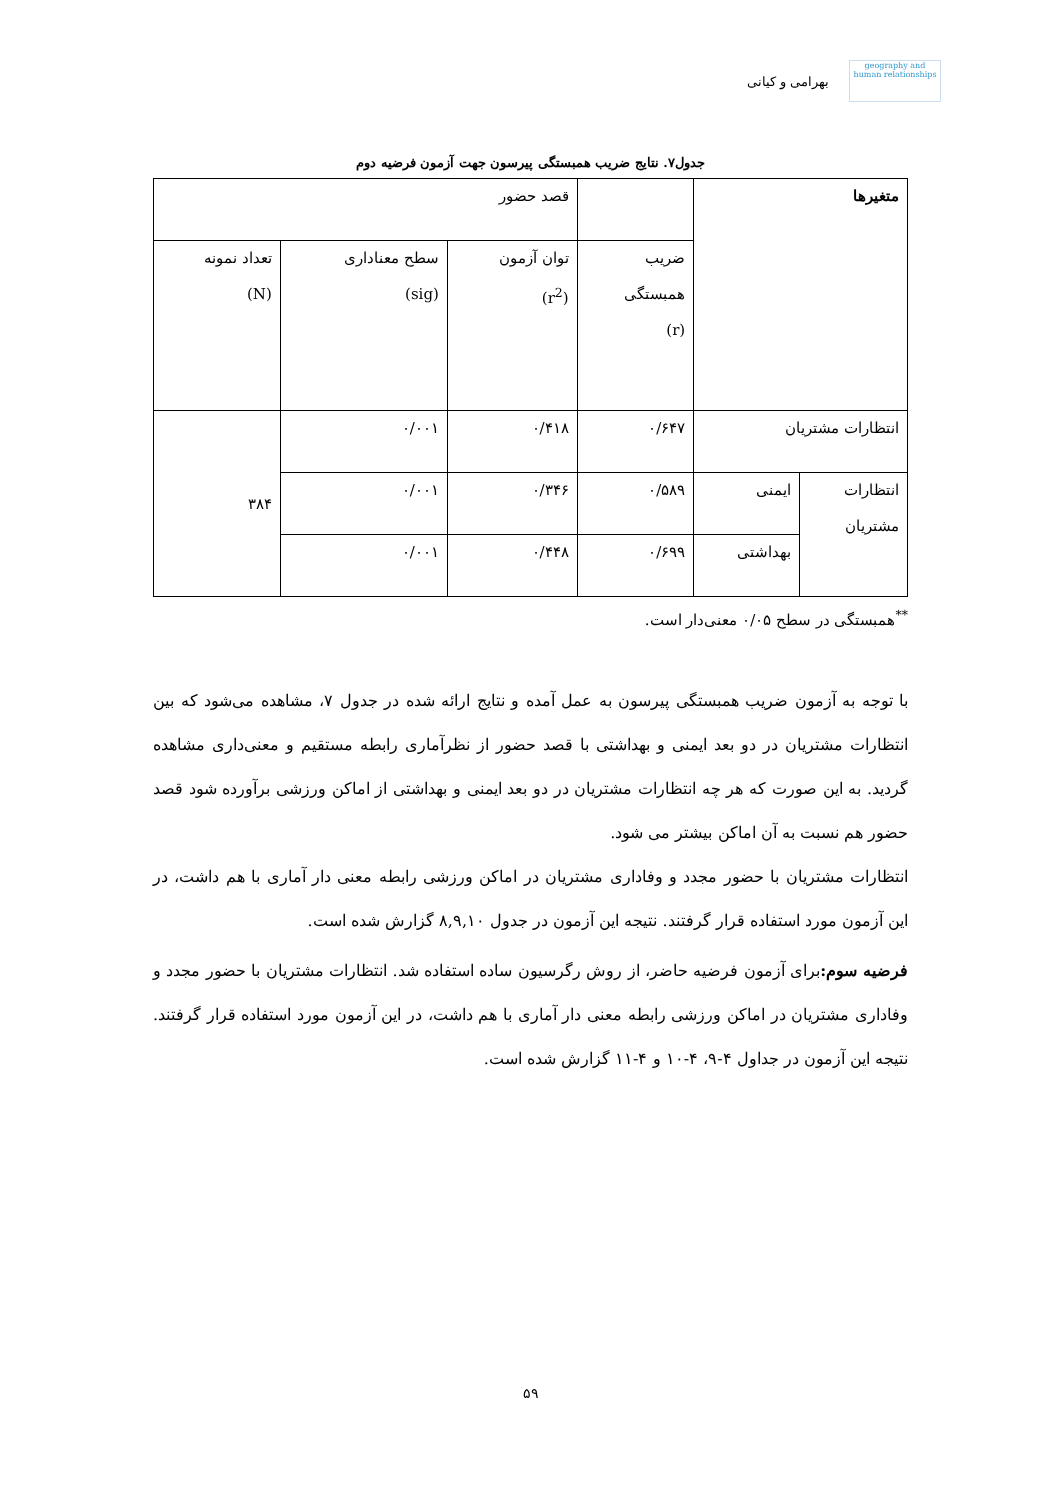geography and human relationships
بهرامی و کیانی
جدول۷. نتایج ضریب همبستگی پیرسون جهت آزمون فرضیه دوم
| متغیرها | | | قصد حضور | | |
| --- | --- | --- | --- | --- | --- |
| | | ضریب همبستگی (r) | توان آزمون (r<sup>2</sup>) | سطح معناداری (sig) | تعداد نمونه (N) |
| انتظارات مشتریان | | ۰/۶۴۷ | ۰/۴۱۸ | ۰/۰۰۱ | ۳۸۴ |
| انتظارات مشتریان | ایمنی | ۰/۵۸۹ | ۰/۳۴۶ | ۰/۰۰۱ | |
| | بهداشتی | ۰/۶۹۹ | ۰/۴۴۸ | ۰/۰۰۱ | |
<sup>**</sup> همبستگی در سطح ۰/۰۵ معنی‌دار است.
با توجه به آزمون ضریب همبستگی پیرسون به عمل آمده و نتایج ارائه شده در جدول ۷، مشاهده می‌شود که بین انتظارات مشتریان در دو بعد ایمنی و بهداشتی با قصد حضور از نظرآماری رابطه مستقیم و معنی‌داری مشاهده گردید. به این صورت که هر چه انتظارات مشتریان در دو بعد ایمنی و بهداشتی از اماکن ورزشی برآورده شود قصد حضور هم نسبت به آن اماکن بیشتر می شود.
انتظارات مشتریان با حضور مجدد و وفاداری مشتریان در اماکن ورزشی رابطه معنی دار آماری با هم داشت، در این آزمون مورد استفاده قرار گرفتند. نتیجه این آزمون در جدول ۸,۹,۱۰ گزارش شده است.
فرضیه سوم: برای آزمون فرضیه حاضر، از روش رگرسیون ساده استفاده شد. انتظارات مشتریان با حضور مجدد و وفاداری مشتریان در اماکن ورزشی رابطه معنی دار آماری با هم داشت، در این آزمون مورد استفاده قرار گرفتند. نتیجه این آزمون در جداول ۴-۹، ۴-۱۰ و ۴-۱۱ گزارش شده است.
۵۹